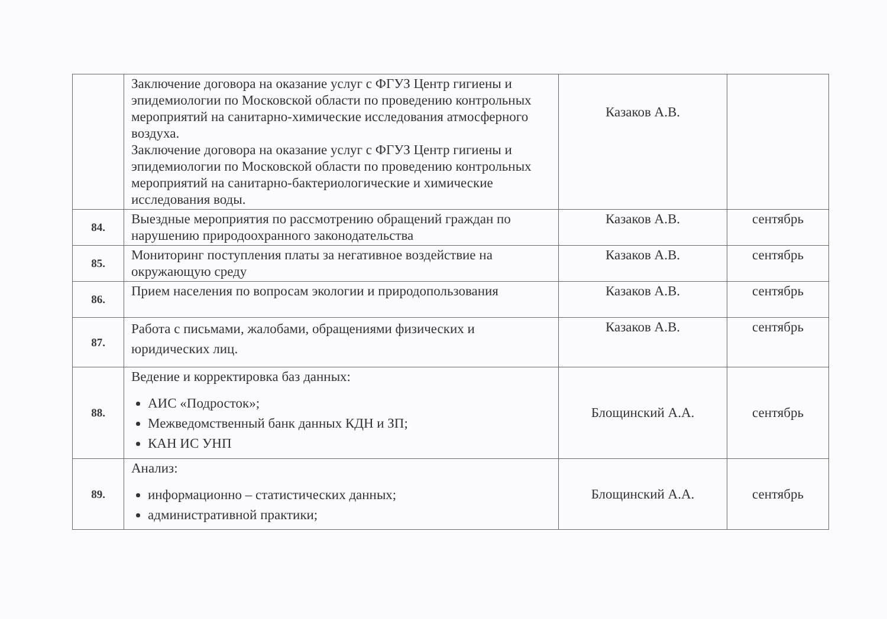| | Заключение договора на оказание услуг с ФГУЗ Центр гигиены и эпидемиологии по Московской области по проведению контрольных мероприятий на санитарно-химические исследования атмосферного воздуха. Заключение договора на оказание услуг с ФГУЗ Центр гигиены и эпидемиологии по Московской области по проведению контрольных мероприятий на санитарно-бактериологические и химические исследования воды. | Казаков А.В. | |
| 84. | Выездные мероприятия по рассмотрению обращений граждан по нарушению природоохранного законодательства | Казаков А.В. | сентябрь |
| 85. | Мониторинг поступления платы за негативное воздействие на окружающую среду | Казаков А.В. | сентябрь |
| 86. | Прием населения по вопросам экологии и природопользования | Казаков А.В. | сентябрь |
| 87. | Работа с письмами, жалобами, обращениями физических и юридических лиц. | Казаков А.В. | сентябрь |
| 88. | Ведение и корректировка баз данных: АИС «Подросток»; Межведомственный банк данных КДН и ЗП; КАН ИС УНП | Блощинский А.А. | сентябрь |
| 89. | Анализ: информационно – статистических данных; административной практики; | Блощинский А.А. | сентябрь |